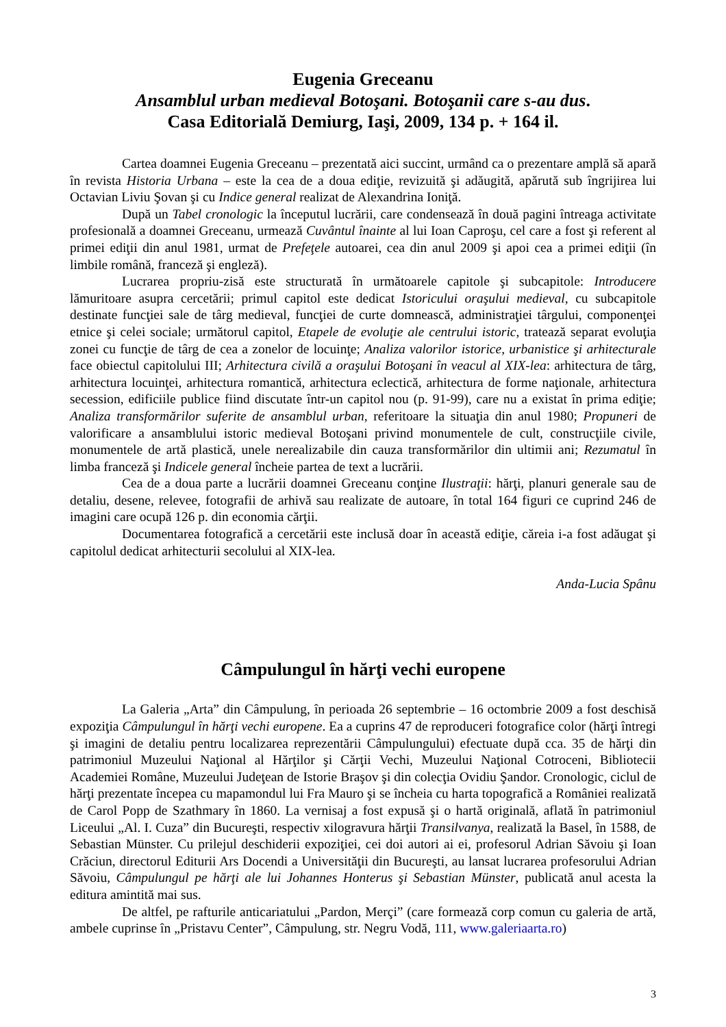Eugenia Greceanu
Ansamblul urban medieval Botoşani. Botoşanii care s-au dus.
Casa Editorială Demiurg, Iaşi, 2009, 134 p. + 164 il.
Cartea doamnei Eugenia Greceanu – prezentată aici succint, urmând ca o prezentare amplă să apară în revista Historia Urbana – este la cea de a doua ediţie, revizuită şi adăugită, apărută sub îngrijirea lui Octavian Liviu Şovan şi cu Indice general realizat de Alexandrina Ioniţă.
După un Tabel cronologic la începutul lucrării, care condensează în două pagini întreaga activitate profesională a doamnei Greceanu, urmează Cuvântul înainte al lui Ioan Caproşu, cel care a fost şi referent al primei ediţii din anul 1981, urmat de Prefeţele autoarei, cea din anul 2009 şi apoi cea a primei ediţii (în limbile română, franceză şi engleză).
Lucrarea propriu-zisă este structurată în următoarele capitole şi subcapitole: Introducere lămuritoare asupra cercetării; primul capitol este dedicat Istoricului oraşului medieval, cu subcapitole destinate funcţiei sale de târg medieval, funcţiei de curte domnească, administraţiei târgului, componenţei etnice şi celei sociale; următorul capitol, Etapele de evoluţie ale centrului istoric, tratează separat evoluţia zonei cu funcţie de târg de cea a zonelor de locuinţe; Analiza valorilor istorice, urbanistice şi arhitecturale face obiectul capitolului III; Arhitectura civilă a oraşului Botoşani în veacul al XIX-lea: arhitectura de târg, arhitectura locuinţei, arhitectura romantică, arhitectura eclectică, arhitectura de forme naţionale, arhitectura secession, edificiile publice fiind discutate într-un capitol nou (p. 91-99), care nu a existat în prima ediţie; Analiza transformărilor suferite de ansamblul urban, referitoare la situaţia din anul 1980; Propuneri de valorificare a ansamblului istoric medieval Botoşani privind monumentele de cult, construcţiile civile, monumentele de artă plastică, unele nerealizabile din cauza transformărilor din ultimii ani; Rezumatul în limba franceză şi Indicele general încheie partea de text a lucrării.
Cea de a doua parte a lucrării doamnei Greceanu conţine Ilustraţii: hărţi, planuri generale sau de detaliu, desene, relevee, fotografii de arhivă sau realizate de autoare, în total 164 figuri ce cuprind 246 de imagini care ocupă 126 p. din economia cărţii.
Documentarea fotografică a cercetării este inclusă doar în această ediţie, căreia i-a fost adăugat şi capitolul dedicat arhitecturii secolului al XIX-lea.
Anda-Lucia Spânu
Câmpulungul în hărţi vechi europene
La Galeria „Arta” din Câmpulung, în perioada 26 septembrie – 16 octombrie 2009 a fost deschisă expoziţia Câmpulungul în hărţi vechi europene. Ea a cuprins 47 de reproduceri fotografice color (hărţi întregi şi imagini de detaliu pentru localizarea reprezentării Câmpulungului) efectuate după cca. 35 de hărţi din patrimoniul Muzeului Naţional al Hărţilor şi Cărţii Vechi, Muzeului Naţional Cotroceni, Bibliotecii Academiei Române, Muzeului Judeţean de Istorie Braşov şi din colecţia Ovidiu Şandor. Cronologic, ciclul de hărţi prezentate începea cu mapamondul lui Fra Mauro şi se încheia cu harta topografică a României realizată de Carol Popp de Szathmary în 1860. La vernisaj a fost expusă şi o hartă originală, aflată în patrimoniul Liceului „Al. I. Cuza” din Bucureşti, respectiv xilogravura hărţii Transilvanya, realizată la Basel, în 1588, de Sebastian Münster. Cu prilejul deschiderii expoziţiei, cei doi autori ai ei, profesorul Adrian Săvoiu şi Ioan Crăciun, directorul Editurii Ars Docendi a Universităţii din Bucureşti, au lansat lucrarea profesorului Adrian Săvoiu, Câmpulungul pe hărţi ale lui Johannes Honterus şi Sebastian Münster, publicată anul acesta la editura amintită mai sus.
De altfel, pe rafturile anticariatului „Pardon, Merçi” (care formează corp comun cu galeria de artă, ambele cuprinse în „Pristavu Center”, Câmpulung, str. Negru Vodă, 111, www.galeriaarta.ro)
3